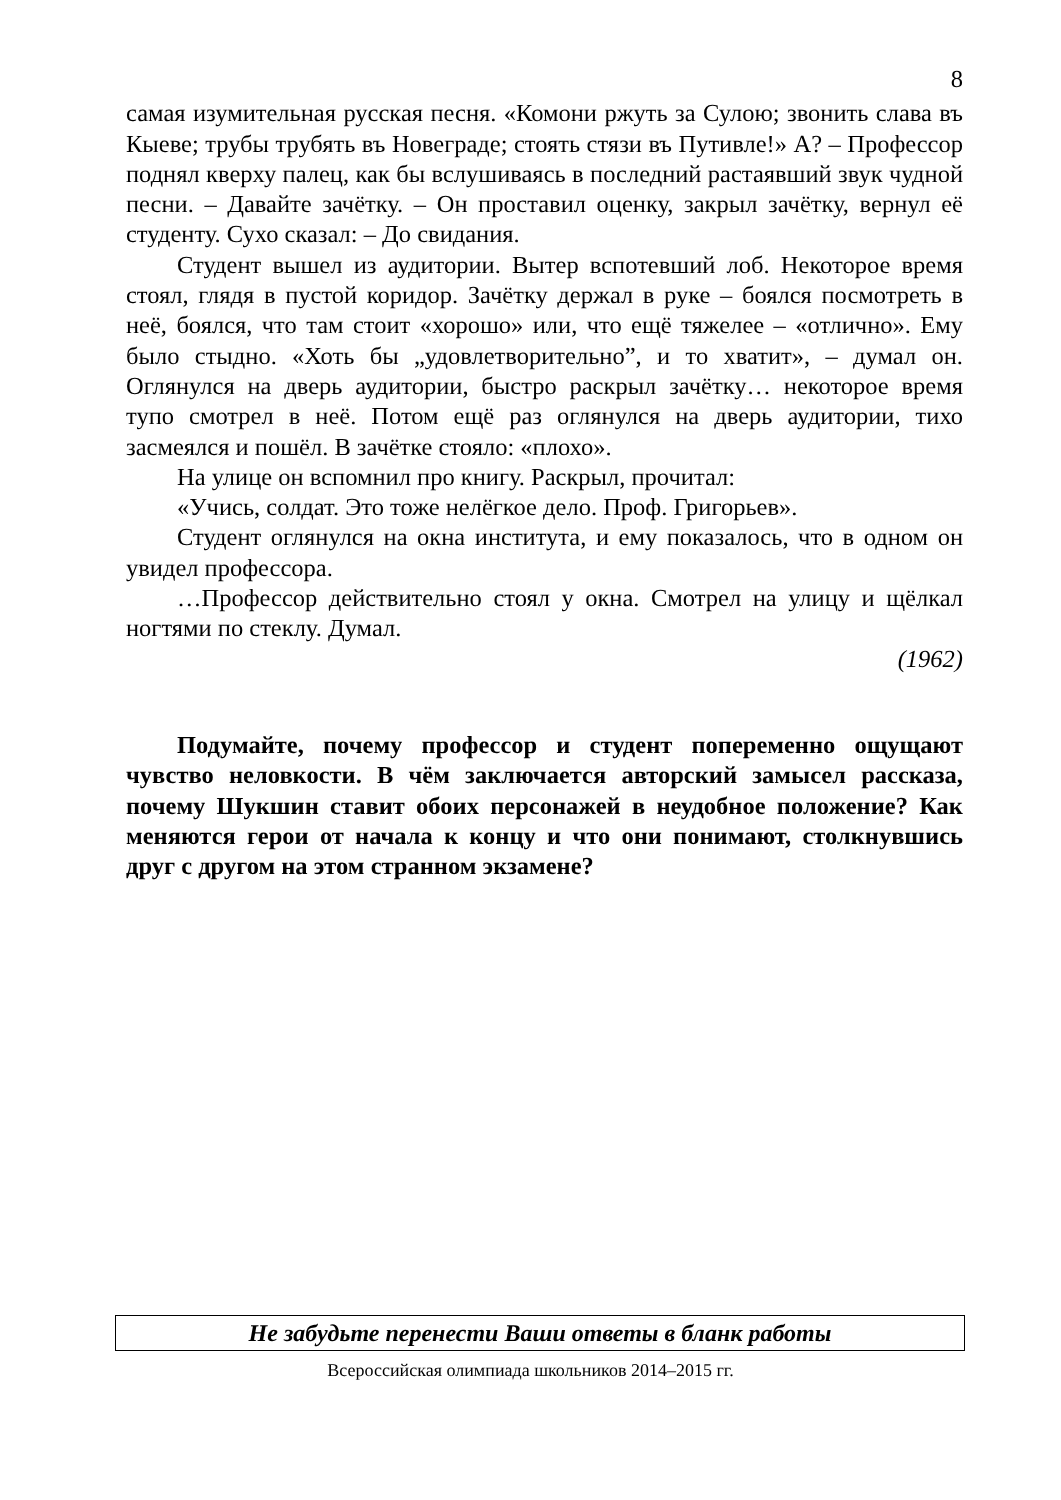8
самая изумительная русская песня. «Комони ржуть за Сулою; звонить слава въ Кыеве; трубы трубять въ Новеграде; стоять стязи въ Путивле!» А? – Профессор поднял кверху палец, как бы вслушиваясь в последний растаявший звук чудной песни. – Давайте зачётку. – Он проставил оценку, закрыл зачётку, вернул её студенту. Сухо сказал: – До свидания.
Студент вышел из аудитории. Вытер вспотевший лоб. Некоторое время стоял, глядя в пустой коридор. Зачётку держал в руке – боялся посмотреть в неё, боялся, что там стоит «хорошо» или, что ещё тяжелее – «отлично». Ему было стыдно. «Хоть бы „удовлетворительно”, и то хватит», – думал он. Оглянулся на дверь аудитории, быстро раскрыл зачётку… некоторое время тупо смотрел в неё. Потом ещё раз оглянулся на дверь аудитории, тихо засмеялся и пошёл. В зачётке стояло: «плохо».
На улице он вспомнил про книгу. Раскрыл, прочитал:
«Учись, солдат. Это тоже нелёгкое дело. Проф. Григорьев».
Студент оглянулся на окна института, и ему показалось, что в одном он увидел профессора.
…Профессор действительно стоял у окна. Смотрел на улицу и щёлкал ногтями по стеклу. Думал.
(1962)
Подумайте, почему профессор и студент попеременно ощущают чувство неловкости. В чём заключается авторский замысел рассказа, почему Шукшин ставит обоих персонажей в неудобное положение? Как меняются герои от начала к концу и что они понимают, столкнувшись друг с другом на этом странном экзамене?
Не забудьте перенести Ваши ответы в бланк работы
Всероссийская олимпиада школьников 2014–2015 гг.